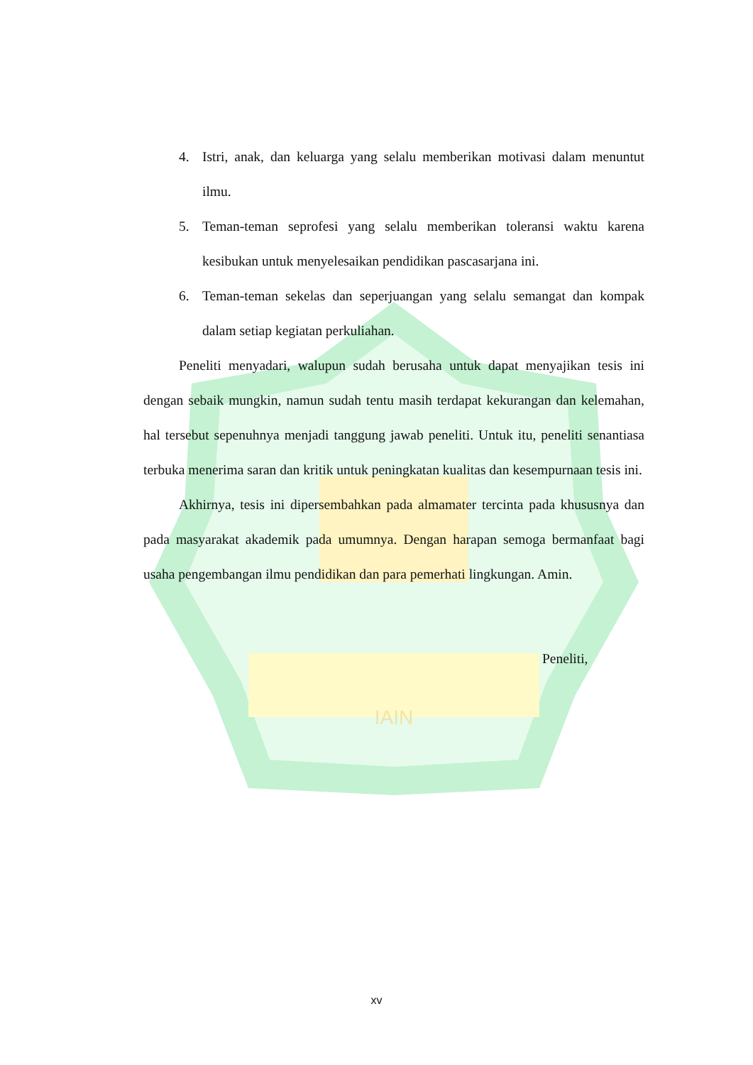IAIN
4. Istri, anak, dan keluarga yang selalu memberikan motivasi dalam menuntut ilmu.
5. Teman-teman seprofesi yang selalu memberikan toleransi waktu karena kesibukan untuk menyelesaikan pendidikan pascasarjana ini.
6. Teman-teman sekelas dan seperjuangan yang selalu semangat dan kompak dalam setiap kegiatan perkuliahan.
Peneliti menyadari, walupun sudah berusaha untuk dapat menyajikan tesis ini dengan sebaik mungkin, namun sudah tentu masih terdapat kekurangan dan kelemahan, hal tersebut sepenuhnya menjadi tanggung jawab peneliti. Untuk itu, peneliti senantiasa terbuka menerima saran dan kritik untuk peningkatan kualitas dan kesempurnaan tesis ini.
Akhirnya, tesis ini dipersembahkan pada almamater tercinta pada khususnya dan pada masyarakat akademik pada umumnya. Dengan harapan semoga bermanfaat bagi usaha pengembangan ilmu pendidikan dan para pemerhati lingkungan. Amin.
Peneliti,
xv